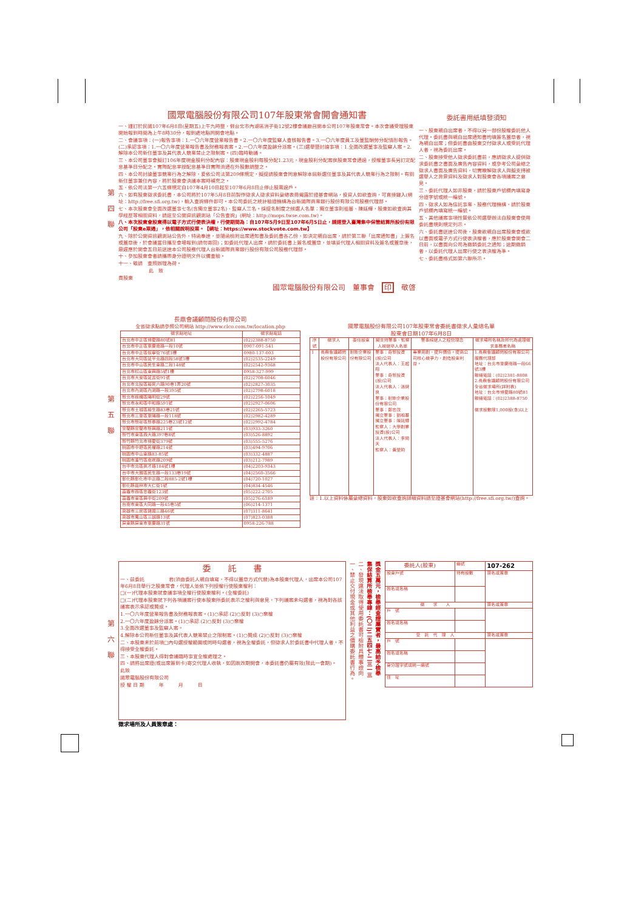第 四 聯
第 五 聯
第 六 聯
國眾電腦股份有限公司107年股東常會開會通知書
一、謹訂於民國107年6月8日(星期五)上午九時整，假台北市內湖區洲子街12號2樓會議廳召開本公司107年股東常會。本次會議受理股東開始報到時間為上午8時30分，報到處地點同開會地點。
二、會議事項：(一)報告事項：1.一〇六年度營業報告書。2.一〇六年度監察人查核報告書。3.一〇六年度員工及董監酬勞分配情形報告。(二)承認事項：1.一〇六年度營業報告書及財務報表案。2.一〇六年度盈餘分派案。(三)選舉暨討論事項：1.全面改選董事及監察人案。2.解除本公司新任董事及其代表人競業禁止之限制案。(四)臨時動議。
三、本公司董事會擬訂106年度現金股利分配內容：股東現金股利每股分配1.23元，現金股利分配案俟股東常會通過，授權董事長另訂定配息基準日分配之。實際配息率按配息基準日實際流通在外股數調整之。
四、本公司討論董事競業行為之解除，爰依公司法第209條規定，擬提請股東會同意解除本屆新選任董事及其代表人競業行為之限制。有關新任董事兼任內容，將於股東會決議本案時補充之。
五、依公司法第一六五條規定自107年4月10日起至107年6月8日止停止股票過戶。
六、如有股東徵求委託書，本公司將於107年5月8日前製作徵求人徵求資料彙總表冊揭露於證基會網站，投資人如欲查詢，可直接鍵入(網址：http://free.sfi.org.tw)，輸入查詢條件即可。本公司委託之統計驗證機構為台新國際商業銀行股份有限公司股務代理部。
七、本次股東會全面改選董事七名(含獨立董事2名)、監察人三名。採提名制度之候選人名單：獨立董事則祖蕃、陳廷輝，股東如欲查詢其學經歷等相關資料，請逕至公開資訊觀測站「公告查詢」(網址：http://mops.twse.com.tw)。
八、本次股東會股東得以電子方式行使表決權，行使期間為：自107年5月9日至107年6月5日止，請逕登入臺灣集中保管結算所股份有限公司「股東e票通」，依相關說明投票。【網址：https://www.stockvote.com.tw】
九、除於公開資訊觀測站公告外，特函奉達，並隨函檢附出席通知書及委託書各乙份，如決定親自出席，請於第三聯「出席通知書」上簽名或蓋章後，於會議當日攜至會場報到(請勿寄回)；如委託代理人出席，請於委託書上簽名或蓋章，並填妥代理人相關資料及簽名或蓋章後，最遲應於開會五日前送達本公司股務代理人台新國際商業銀行股份有限公司股務代理部。
十、參加股東會者請攜帶身分證明文件以備查驗。
十一、敬請　查照辦理為荷。
此　致
貴股東
國眾電腦股份有限公司　董事會　印　敬啓
委託書用紙填發須知
一、股東親自出席者，不得以另一部份股權委託他人代理。委託書與親自出席通知書均填簽名蓋章者，視為親自出席；但委託書由股東交付徵求人或受託代理人者，視為委託出席。
二、股東接受他人徵求委託書前，應請徵求人提供徵求委託書之書面及廣告內容資料，或參考公司彙總之徵求人書面及廣告資料，切實瞭解徵求人與擬支持被選舉人之背景資料及徵求人對股東會各項議案之意見。
三、委託代理人如非股東，請於股東戶號欄內填寫身分證字號或統一編號。
四、徵求人如為信託事業、股務代理機構，請於股東戶號欄內填寫統一編號。
五、其他議案事項性質依公司選舉辦法自股東會使用委託書規則規定列示。
六、委託書送達公司後，股東欲親自出席股東會或欲以書面或電子方式行使表決權者，應於股東會開會二日前，以書面向公司為撤銷委託之通知；逾期撤銷者，以委託代理人出席行使之表決權為準。
七、委託書格式如第六聯所示。
長鼎會議顧問股份有限公司
全省徵求點請參照公司網站 http://www.clco.com.tw/location.php
| 徵求點地址 | 徵求點電話 |
| --- | --- |
| 台北市中正區博愛路80號B1 | (02)2388-8750 |
| 台北市中正區重慶南路一段10號 | 0907-091-541 |
| 台北市中正區懷寧街76號1樓 | 0980-137-003 |
| 台北市大同區延平北路四段58號1樓 | (02)2535-2249 |
| 台北市中山區民生東路二段148號 | (02)2542-9368 |
| 台北市松山區東興路5號1樓 | 0958-327-999 |
| 台北市大安區延吉街91號 | (02)2708-6046 |
| 台北市北投區裕民六路90巷1弄20號 | (02)2827-3035 |
| 台北市內湖區內湖路一段395號 | (02)2798-6018 |
| 新北市板橋區陽明街29號 | (02)2256-1049 |
| 新北市永和區中和路591號 | (02)2927-0606 |
| 新北市土城區裕生路83巷21號 | (02)2265-5723 |
| 新北市三重區重陽路一段118號 | (02)2982-4289 |
| 新北市新莊區新泰路225巷23號12號 | (02)2992-4784 |
| 宜蘭縣宜蘭市新興路211號 | (03)933-3260 |
| 新竹市東區西大路397巷8號 | (03)526-8892 |
| 新竹縣竹北市博愛街379號 | (03)555-5276 |
| 桃園市中壢區民權路214號 | (03)494-9706 |
| 桃園市中山東路83-85號 | (03)332-4887 |
| 桃園市蘆竹區南崁路209號 | (03)212-7989 |
| 台中市北區英才路184號1樓 | (04)2203-9343 |
| 台中市大雅區民生路一段133巷19號 | (04)2560-3566 |
| 彰化縣彰化市中正路二段885-2號1樓 | (04)720-1027 |
| 彰化縣員林市大仁街1號 | (04)834-4546 |
| 嘉義市西區忠義街123號 | (05)222-2705 |
| 嘉義市東區興中街209號 | (05)276-6189 |
| 台南市東區大同路一段45巷5號 | (06)214-1371 |
| 高雄市三民區建國三路46號 | (07)311-8641 |
| 高雄市鳳山區三誠路13號 | (07)823-0388 |
| 屏東縣屏東市重慶路31號 | 0958-226-788 |
國眾電腦股份有限公司107年股東常會委託書徵求人彙總名單
股東會日期107年6月8日
| 序號 | 徵求人 | 委任股東 | 擬支持董事、監察人被選舉人名單 | 董事候選人之經營理念 | 徵求場所名稱及所代為處理徵求事務者名稱 |
| --- | --- | --- | --- | --- | --- |
| 1 | 長鼎會議顧問股份有限公司 | 耐斯企業股份有限公司 | 董事：奇新投資(股)公司 法人代表人：王起翔 董事：奇新投資(股)公司 法人代表人：溫健良 董事：耐斯企業股份有限公司 董事：鄭忠茂 獨立董事：劉祖蕃 獨立董事：陳廷輝 監察人：大學創業投資(股)公司 法人代表人：李聞天 監察人：黃堃鈞 | 專業用創，提升價值。提高公司核心競爭力，創造股東利益。 | 1.長鼎會議顧問股份有限公司服務代理部 地址：台北市重慶南路一段66號3樓 聯絡電話：(02)2381-8808 2.長鼎會議顧問股份有限公司全省徵求場所(詳附表) 地址：台北市博愛路80號B1 聯絡電話：(02)2388-8750 徵求股數限1,000股(含)以上 |
註：1.以上資料係屬彙總資料，股東如欲查詢詳細資料請至證基會網站(http://free.sfi.org.tw/)查詢。
委　　託　　書
一、茲委託　　　　　君(須由委託人親自填寫，不得以蓋章方式代替)為本股東代理人，出席本公司107年6月8日舉行之股東常會，代理人並依下列授權行使股東權利：
□(一)代理本股東就會議事項全權行使股東權利。(全權委託)
□(二)代理本股東就下列各項議案行使本股東所委託表示之權利與意見，下列議案未勾選者，視為對各該議案表示承認或贊成。
1.一〇六年度營業報告書及財務報表案。(1)○承認 (2)○反對 (3)○棄權
2.一〇六年度盈餘分派案。(1)○承認 (2)○反對 (3)○棄權
3.全面改選董事及監察人案。
4.解除本公司新任董事及其代表人競業禁止之限制案。(1)○贊成 (2)○反對 (3)○棄權
二、本股東未於前項□內勾選授權範圍或同時勾選者，視為全權委託，但徵求人於委託書中代理人者，不得接受全權委託。
三、本股東代理人得對會議臨時事宜全權處理之。
四、請將出席證(或出席簽到卡)寄交代理人收執，如因故改期開會，本委託書仍屬有效(限此一會期)。
此致
國眾電腦股份有限公司
授 權 日 期　　　年　　　月　　　日
徵求場所及人員簽章處：
一、禁止交付現金或其他利益之價購委託書行為。
二、發現違法取得使用委託書可檢附具體事證向
集保結算所檢舉專線：(〇二)二五四七-二三一三
獎金五萬元，檢舉經查證屬實者，最高給予檢舉
| 委託人(股東) | | 編號 | 107-262 |
| 股東戶號 | 持有股數 | | 簽名或蓋章 |
| 姓名或名稱 | | | |
| 徵 求 人 | | | 簽名或蓋章 |
| 戶 號 | | | |
| 姓名或名稱 | | | |
| 受 託 代 理 人 | | | 簽名或蓋章 |
| 戶 號 | | | |
| 姓名或名稱 | | | |
| 身分證字號或統一編號 | | | |
| 住 址 | | | |